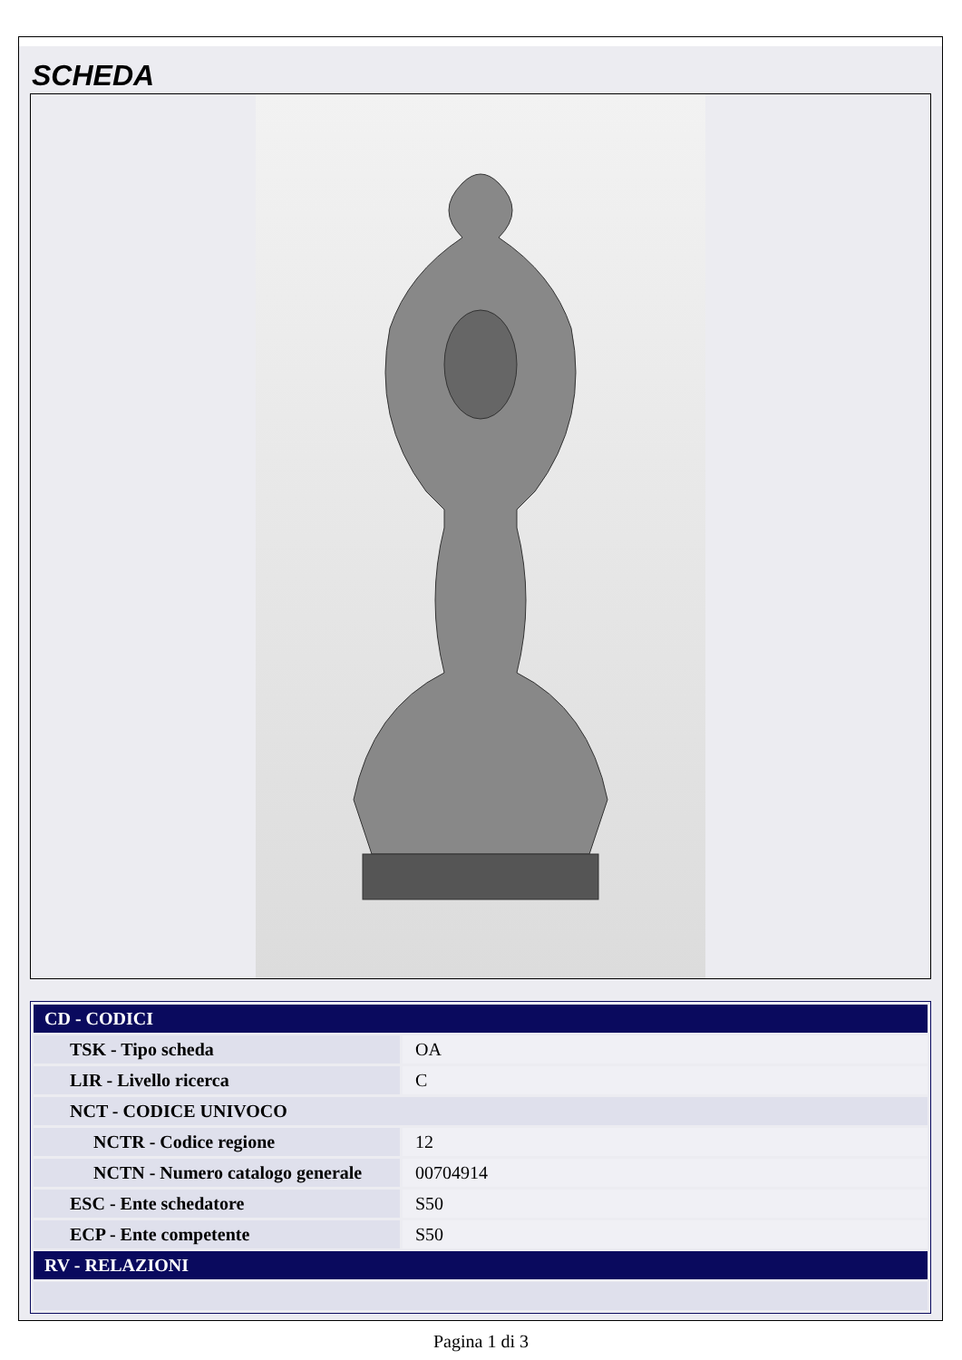SCHEDA
| CD - CODICI | |
| TSK - Tipo scheda | OA |
| LIR - Livello ricerca | C |
| NCT - CODICE UNIVOCO | |
| NCTR - Codice regione | 12 |
| NCTN - Numero catalogo generale | 00704914 |
| ESC - Ente schedatore | S50 |
| ECP - Ente competente | S50 |
| RV - RELAZIONI | |
Pagina 1 di 3